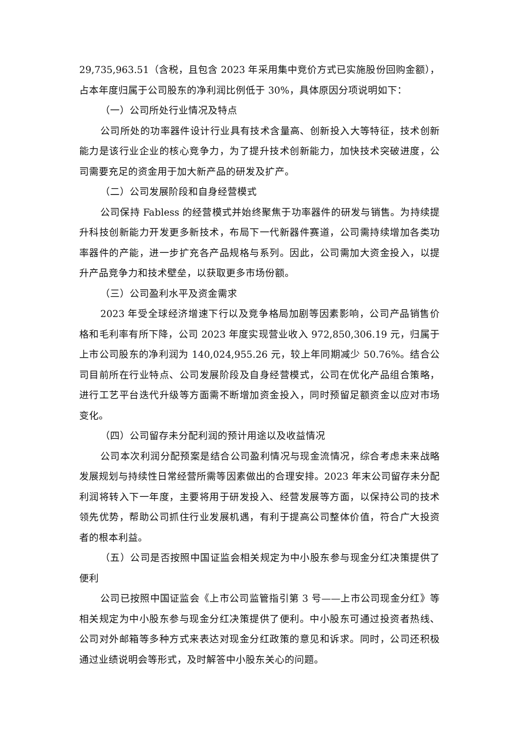29,735,963.51（含税，且包含 2023 年采用集中竞价方式已实施股份回购金额），占本年度归属于公司股东的净利润比例低于 30%，具体原因分项说明如下：
（一）公司所处行业情况及特点
公司所处的功率器件设计行业具有技术含量高、创新投入大等特征，技术创新能力是该行业企业的核心竞争力，为了提升技术创新能力，加快技术突破进度，公司需要充足的资金用于加大新产品的研发及扩产。
（二）公司发展阶段和自身经营模式
公司保持 Fabless 的经营模式并始终聚焦于功率器件的研发与销售。为持续提升科技创新能力开发更多新技术，布局下一代新器件赛道，公司需持续增加各类功率器件的产能，进一步扩充各产品规格与系列。因此，公司需加大资金投入，以提升产品竞争力和技术壁垒，以获取更多市场份额。
（三）公司盈利水平及资金需求
2023 年受全球经济增速下行以及竞争格局加剧等因素影响，公司产品销售价格和毛利率有所下降，公司 2023 年度实现营业收入 972,850,306.19 元，归属于上市公司股东的净利润为 140,024,955.26 元，较上年同期减少 50.76%。结合公司目前所在行业特点、公司发展阶段及自身经营模式，公司在优化产品组合策略，进行工艺平台迭代升级等方面需不断增加资金投入，同时预留足额资金以应对市场变化。
（四）公司留存未分配利润的预计用途以及收益情况
公司本次利润分配预案是结合公司盈利情况与现金流情况，综合考虑未来战略发展规划与持续性日常经营所需等因素做出的合理安排。2023 年末公司留存未分配利润将转入下一年度，主要将用于研发投入、经营发展等方面，以保持公司的技术领先优势，帮助公司抓住行业发展机遇，有利于提高公司整体价值，符合广大投资者的根本利益。
（五）公司是否按照中国证监会相关规定为中小股东参与现金分红决策提供了便利
公司已按照中国证监会《上市公司监管指引第 3 号——上市公司现金分红》等相关规定为中小股东参与现金分红决策提供了便利。中小股东可通过投资者热线、公司对外邮箱等多种方式来表达对现金分红政策的意见和诉求。同时，公司还积极通过业绩说明会等形式，及时解答中小股东关心的问题。